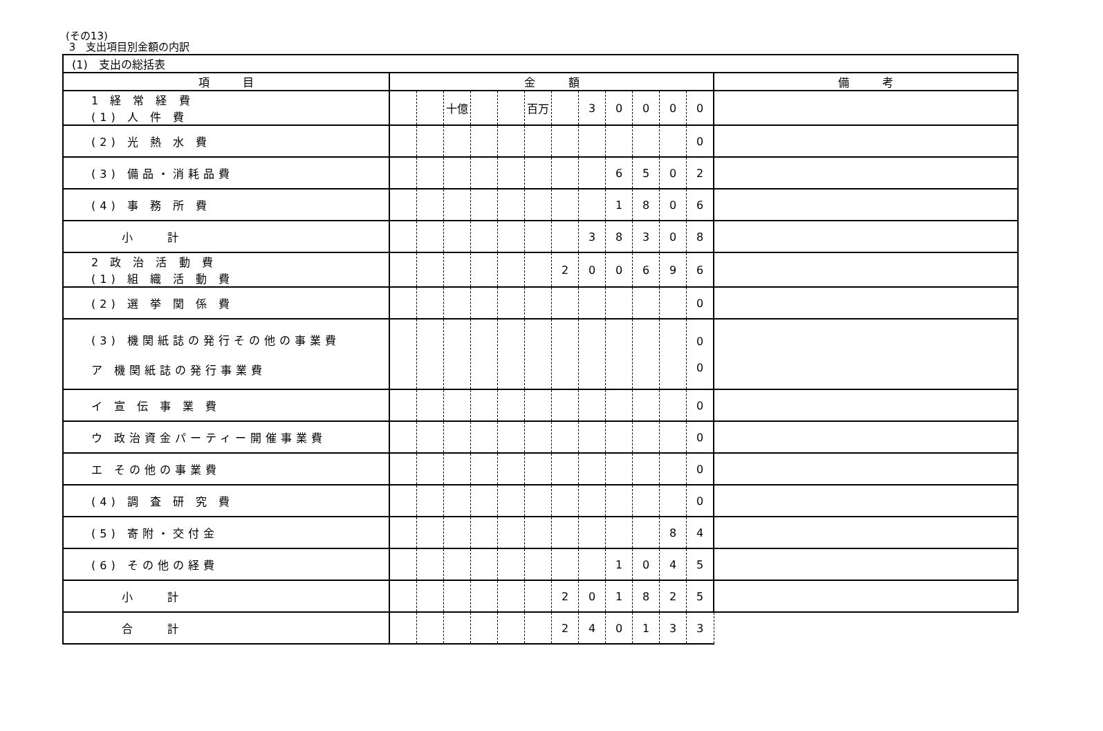(その13)
3　支出項目別金額の内訳
| (1) 支出の総括表 | | | | | | | | | | | | | |
| 項 目 | 金 額 | | | | | | | | | | | | 備 考 |
| 1 経 常 経 費 (1) 人 件 費 | | | 十億 | | | 百万 | | 3 | 0 | 0 | 0 | 0 | |
| (2) 光 熱 水 費 | | | | | | | | | | | | 0 | |
| (3) 備品・消耗品費 | | | | | | | | | 6 | 5 | 0 | 2 | |
| (4) 事 務 所 費 | | | | | | | | | 1 | 8 | 0 | 6 | |
| 小 計 | | | | | | | | 3 | 8 | 3 | 0 | 8 | |
| 2 政 治 活 動 費 (1) 組 織 活 動 費 | | | | | | | 2 | 0 | 0 | 6 | 9 | 6 | |
| (2) 選 挙 関 係 費 | | | | | | | | | | | | 0 | |
| (3) 機関紙誌の発行その他の事業費 ア 機関紙誌の発行事業費 | | | | | | | | | | | | 0 0 | |
| イ 宣 伝 事 業 費 | | | | | | | | | | | | 0 | |
| ウ 政治資金パーティー開催事業費 | | | | | | | | | | | | 0 | |
| エ その他の事業費 | | | | | | | | | | | | 0 | |
| (4) 調 査 研 究 費 | | | | | | | | | | | | 0 | |
| (5) 寄附・交付金 | | | | | | | | | | | 8 | 4 | |
| (6) その他の経費 | | | | | | | | | 1 | 0 | 4 | 5 | |
| 小 計 | | | | | | | 2 | 0 | 1 | 8 | 2 | 5 | |
| 合 計 | | | | | | | 2 | 4 | 0 | 1 | 3 | 3 | |